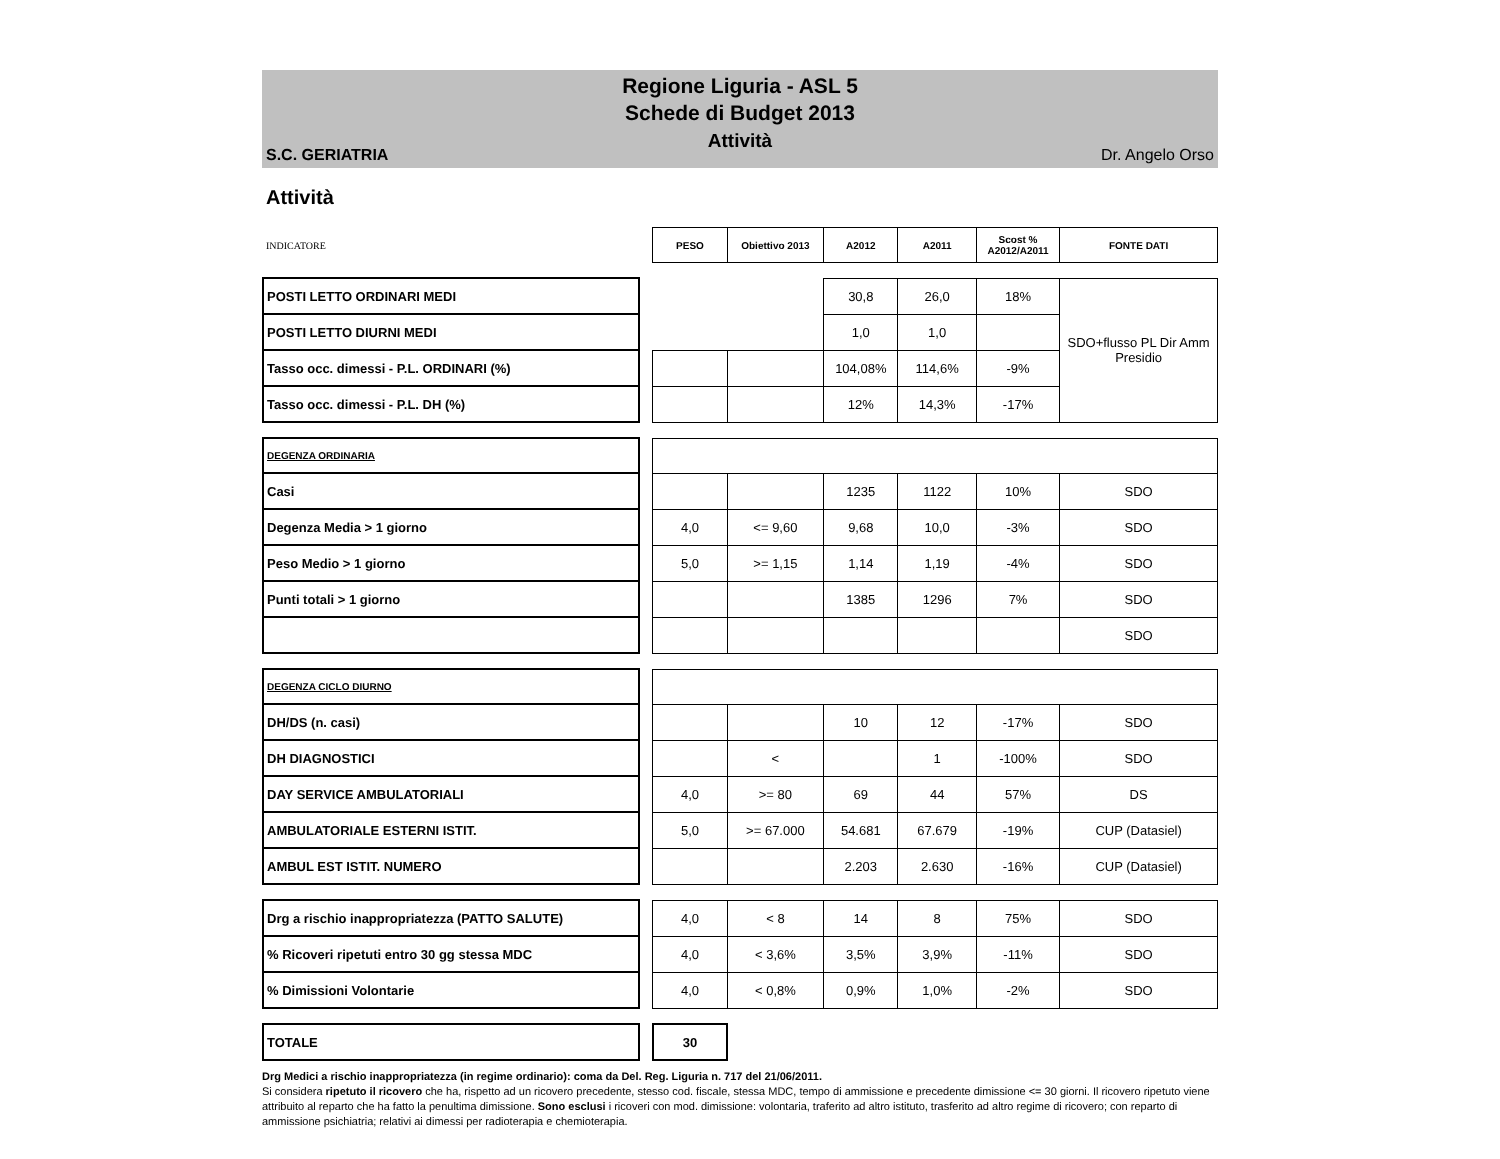Regione Liguria - ASL 5
Schede di Budget 2013
Attività
S.C. GERIATRIA Dr. Angelo Orso
Attività
| INDICATORE | | PESO | Obiettivo 2013 | A2012 | A2011 | Scost % A2012/A2011 | FONTE DATI |
| --- | --- | --- | --- | --- | --- | --- | --- |
| POSTI LETTO ORDINARI MEDI | | | | 30,8 | 26,0 | 18% | SDO+flusso PL Dir Amm Presidio |
| POSTI LETTO DIURNI MEDI | | | | 1,0 | 1,0 | | |
| Tasso occ. dimessi - P.L. ORDINARI (%) | | | | 104,08% | 114,6% | -9% | |
| Tasso occ. dimessi - P.L. DH (%) | | | | 12% | 14,3% | -17% | |
| DEGENZA ORDINARIA | | | | | | | |
| Casi | | | | 1235 | 1122 | 10% | SDO |
| Degenza Media > 1 giorno | | 4,0 | <= 9,60 | 9,68 | 10,0 | -3% | SDO |
| Peso Medio > 1 giorno | | 5,0 | >= 1,15 | 1,14 | 1,19 | -4% | SDO |
| Punti totali > 1 giorno | | | | 1385 | 1296 | 7% | SDO |
| | | | | | | | SDO |
| DEGENZA CICLO DIURNO | | | | | | | |
| DH/DS (n. casi) | | | | 10 | 12 | -17% | SDO |
| DH DIAGNOSTICI | | | < | | 1 | -100% | SDO |
| DAY SERVICE AMBULATORIALI | | 4,0 | >= 80 | 69 | 44 | 57% | DS |
| AMBULATORIALE ESTERNI ISTIT. | | 5,0 | >= 67.000 | 54.681 | 67.679 | -19% | CUP (Datasiel) |
| AMBUL EST ISTIT. NUMERO | | | | 2.203 | 2.630 | -16% | CUP (Datasiel) |
| Drg a rischio inappropriatezza (PATTO SALUTE) | | 4,0 | < 8 | 14 | 8 | 75% | SDO |
| % Ricoveri ripetuti entro 30 gg stessa MDC | | 4,0 | < 3,6% | 3,5% | 3,9% | -11% | SDO |
| % Dimissioni Volontarie | | 4,0 | < 0,8% | 0,9% | 1,0% | -2% | SDO |
| TOTALE | | 30 | | | | | |
Drg Medici a rischio inappropriatezza (in regime ordinario): coma da Del. Reg. Liguria n. 717 del 21/06/2011.
Si considera ripetuto il ricovero che ha, rispetto ad un ricovero precedente, stesso cod. fiscale, stessa MDC, tempo di ammissione e precedente dimissione <= 30 giorni. Il ricovero ripetuto viene attribuito al reparto che ha fatto la penultima dimissione. Sono esclusi i ricoveri con mod. dimissione: volontaria, traferito ad altro istituto, trasferito ad altro regime di ricovero; con reparto di ammissione psichiatria; relativi ai dimessi per radioterapia e chemioterapia.